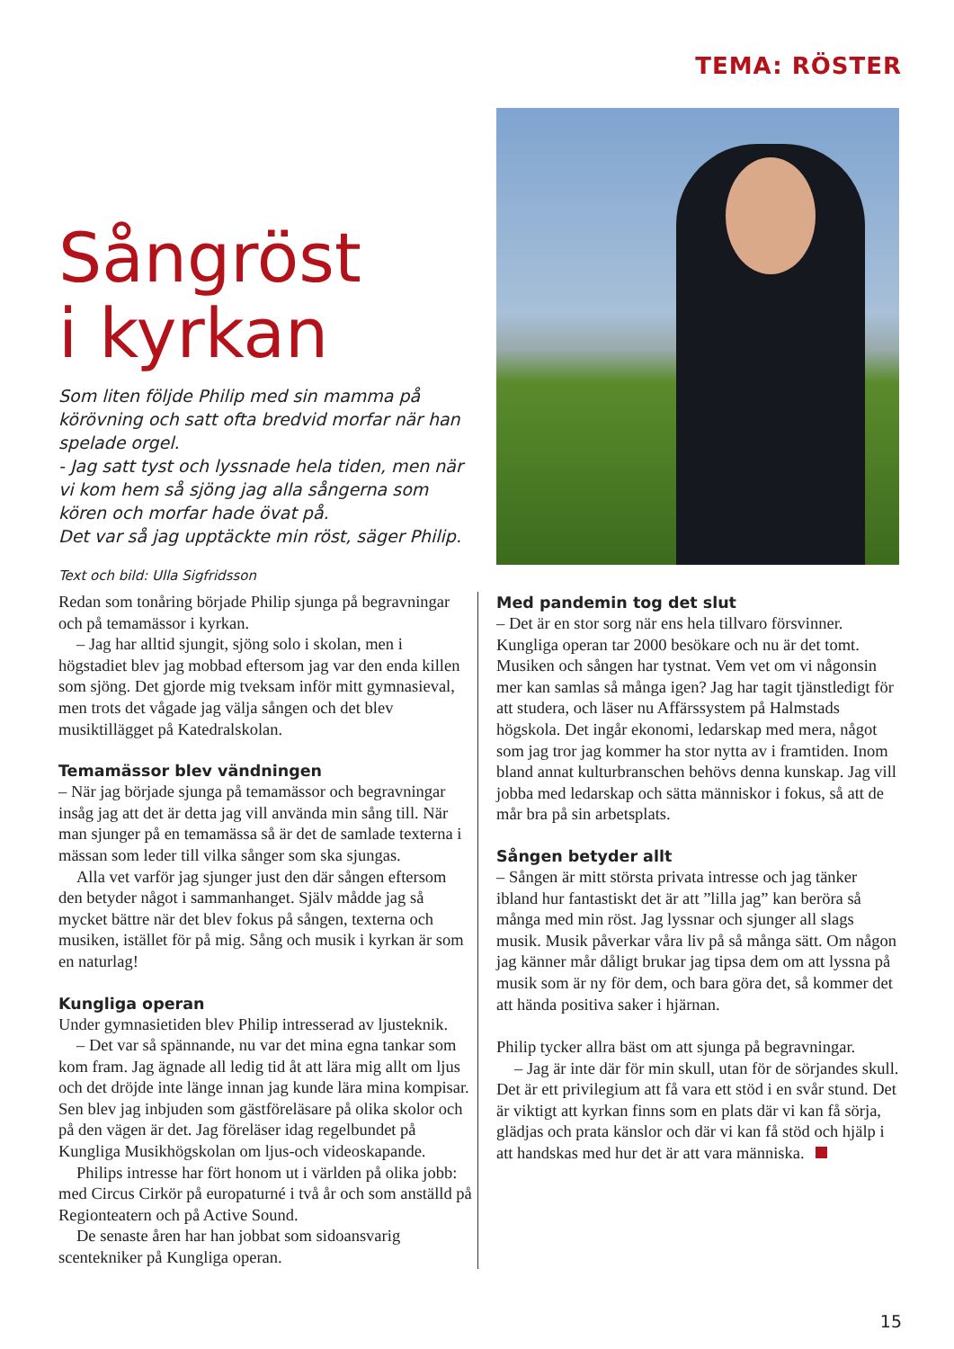TEMA: RÖSTER
Sångröst
i kyrkan
Som liten följde Philip med sin mamma på körövning och satt ofta bredvid morfar när han spelade orgel.
- Jag satt tyst och lyssnade hela tiden, men när vi kom hem så sjöng jag alla sångerna som kören och morfar hade övat på.
Det var så jag upptäckte min röst, säger Philip.
Text och bild: Ulla Sigfridsson
Redan som tonåring började Philip sjunga på begravningar och på temamässor i kyrkan.
– Jag har alltid sjungit, sjöng solo i skolan, men i högstadiet blev jag mobbad eftersom jag var den enda killen som sjöng. Det gjorde mig tveksam inför mitt gymnasieval, men trots det vågade jag välja sången och det blev musiktillägget på Katedralskolan.
Temamässor blev vändningen
– När jag började sjunga på temamässor och begravningar insåg jag att det är detta jag vill använda min sång till. När man sjunger på en temamässa så är det de samlade texterna i mässan som leder till vilka sånger som ska sjungas.
Alla vet varför jag sjunger just den där sången eftersom den betyder något i sammanhanget. Själv mådde jag så mycket bättre när det blev fokus på sången, texterna och musiken, istället för på mig. Sång och musik i kyrkan är som en naturlag!
Kungliga operan
Under gymnasietiden blev Philip intresserad av ljusteknik.
– Det var så spännande, nu var det mina egna tankar som kom fram. Jag ägnade all ledig tid åt att lära mig allt om ljus och det dröjde inte länge innan jag kunde lära mina kompisar. Sen blev jag inbjuden som gästföreläsare på olika skolor och på den vägen är det. Jag föreläser idag regelbundet på Kungliga Musikhögskolan om ljus-och videoskapande.
Philips intresse har fört honom ut i världen på olika jobb: med Circus Cirkör på europaturné i två år och som anställd på Regionteatern och på Active Sound.
De senaste åren har han jobbat som sidoansvarig scentekniker på Kungliga operan.
Med pandemin tog det slut
– Det är en stor sorg när ens hela tillvaro försvinner. Kungliga operan tar 2000 besökare och nu är det tomt. Musiken och sången har tystnat. Vem vet om vi någonsin mer kan samlas så många igen? Jag har tagit tjänstledigt för att studera, och läser nu Affärssystem på Halmstads högskola. Det ingår ekonomi, ledarskap med mera, något som jag tror jag kommer ha stor nytta av i framtiden. Inom bland annat kulturbranschen behövs denna kunskap. Jag vill jobba med ledarskap och sätta människor i fokus, så att de mår bra på sin arbetsplats.
Sången betyder allt
– Sången är mitt största privata intresse och jag tänker ibland hur fantastiskt det är att ”lilla jag” kan beröra så många med min röst. Jag lyssnar och sjunger all slags musik. Musik påverkar våra liv på så många sätt. Om någon jag känner mår dåligt brukar jag tipsa dem om att lyssna på musik som är ny för dem, och bara göra det, så kommer det att hända positiva saker i hjärnan.
Philip tycker allra bäst om att sjunga på begravningar.
– Jag är inte där för min skull, utan för de sörjandes skull. Det är ett privilegium att få vara ett stöd i en svår stund. Det är viktigt att kyrkan finns som en plats där vi kan få sörja, glädjas och prata känslor och där vi kan få stöd och hjälp i att handskas med hur det är att vara människa.
15